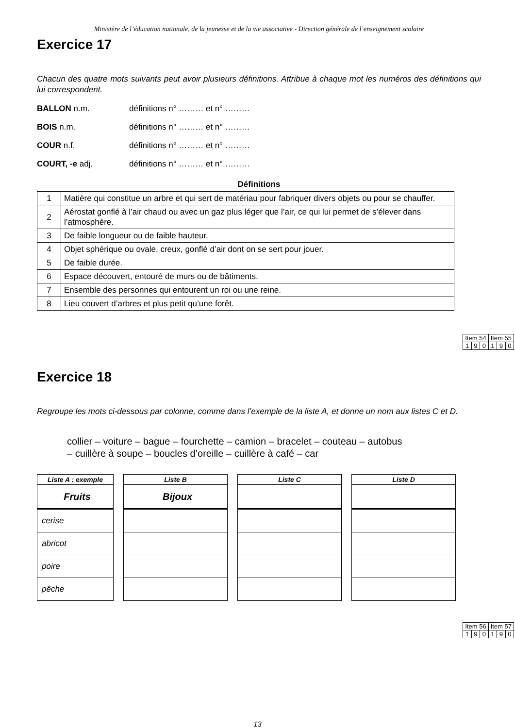Ministère de l’éducation nationale, de la jeunesse et de la vie associative - Direction générale de l’enseignement scolaire
Exercice 17
Chacun des quatre mots suivants peut avoir plusieurs définitions. Attribue à chaque mot les numéros des définitions qui lui correspondent.
BALLON n.m. définitions n° ……… et n° ………
BOIS n.m. définitions n° ……… et n° ………
COUR n.f. définitions n° ……… et n° ………
COURT, -e adj. définitions n° ……… et n° ………
Définitions
| 1 | Matière qui constitue un arbre et qui sert de matériau pour fabriquer divers objets ou pour se chauffer. |
| 2 | Aérostat gonflé à l’air chaud ou avec un gaz plus léger que l’air, ce qui lui permet de s’élever dans l’atmosphère. |
| 3 | De faible longueur ou de faible hauteur. |
| 4 | Objet sphérique ou ovale, creux, gonflé d’air dont on se sert pour jouer. |
| 5 | De faible durée. |
| 6 | Espace découvert, entouré de murs ou de bâtiments. |
| 7 | Ensemble des personnes qui entourent un roi ou une reine. |
| 8 | Lieu couvert d’arbres et plus petit qu’une forêt. |
| Item 54 | | | Item 55 | | |
| 1 | 9 | 0 | 1 | 9 | 0 |
Exercice 18
Regroupe les mots ci-dessous par colonne, comme dans l’exemple de la liste A, et donne un nom aux listes C et D.
collier – voiture – bague – fourchette – camion – bracelet – couteau – autobus
– cuillère à soupe – boucles d’oreille – cuillère à café – car
| Liste A : exemple |
| --- |
| Fruits |
| cerise |
| abricot |
| poire |
| pêche |
| Liste B |
| --- |
| Bijoux |
| Liste C |
| --- |
| Liste D |
| --- |
| Item 56 | | | Item 57 | | |
| 1 | 9 | 0 | 1 | 9 | 0 |
13